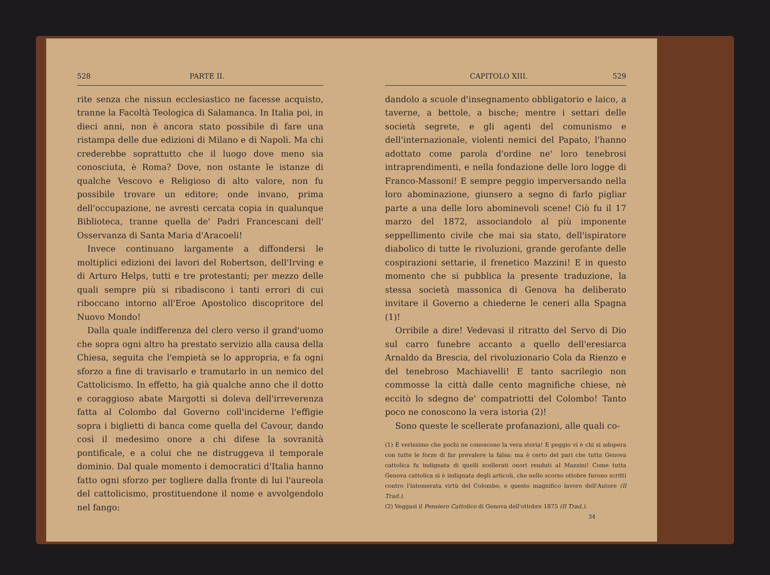528 PARTE II.
rite senza che nissun ecclesiastico ne facesse acquisto, tranne la Facoltà Teologica di Salamanca. In Italia poi, in dieci anni, non è ancora stato possibile di fare una ristampa delle due edizioni di Milano e di Napoli. Ma chi crederebbe soprattutto che il luogo dove meno sia conosciuta, è Roma? Dove, non ostante le istanze di qualche Vescovo e Religioso di alto valore, non fu possibile trovare un editore; onde invano, prima dell'occupazione, ne avresti cercata copia in qualunque Biblioteca, tranne quella de' Padri Francescani dell' Osservanza di Santa Maria d'Aracoeli!
Invece continuano largamente a diffondersi le moltiplici edizioni dei lavori del Robertson, dell'Irving e di Arturo Helps, tutti e tre protestanti; per mezzo delle quali sempre più si ribadiscono i tanti errori di cui riboccano intorno all'Eroe Apostolico discopritore del Nuovo Mondo!
Dalla quale indifferenza del clero verso il grand'uomo che sopra ogni altro ha prestato servizio alla causa della Chiesa, seguita che l'empietà se lo appropria, e fa ogni sforzo a fine di travisarlo e tramutarlo in un nemico del Cattolicismo. In effetto, ha già qualche anno che il dotto e coraggioso abate Margotti si doleva dell'irreverenza fatta al Colombo dal Governo coll'inciderne l'effigie sopra i biglietti di banca come quella del Cavour, dando così il medesimo onore a chi difese la sovranità pontificale, e a colui che ne distruggeva il temporale dominio. Dal quale momento i democratici d'Italia hanno fatto ogni sforzo per togliere dalla fronte di lui l'aureola del cattolicismo, prostituendone il nome e avvolgendolo nel fango:
CAPITOLO XIII. 529
dandolo a scuole d'insegnamento obbligatorio e laico, a taverne, a bettole, a bische; mentre i settari delle società segrete, e gli agenti del comunismo e dell'internazionale, violenti nemici del Papato, l'hanno adottato come parola d'ordine ne' loro tenebrosi intraprendimenti, e nella fondazione delle loro logge di Franco-Massoni! E sempre peggio imperversando nella loro abominazione, giunsero a segno di farlo pigliar parte a una delle loro abominevoli scene! Ciò fu il 17 marzo del 1872, associandolo al più imponente seppellimento civile che mai sia stato, dell'ispiratore diabolico di tutte le rivoluzioni, grande gerofante delle cospirazioni settarie, il frenetico Mazzini! E in questo momento che si pubblica la presente traduzione, la stessa società massonica di Genova ha deliberato invitare il Governo a chiederne le ceneri alla Spagna (1)!
Orribile a dire! Vedevasi il ritratto del Servo di Dio sul carro funebre accanto a quello dell'eresiarca Arnaldo da Brescia, del rivoluzionario Cola da Rienzo e del tenebroso Machiavelli! E tanto sacrilegio non commosse la città dalle cento magnifiche chiese, nè eccitò lo sdegno de' compatriotti del Colombo! Tanto poco ne conoscono la vera istoria (2)!
Sono queste le scellerate profanazioni, alle quali co-
(1) È verissimo che pochi ne conoscono la vera storia! E peggio vi è chi si adopera con tutte le forze di far prevalere la falsa: ma è certo del pari che tutta Genova cattolica fu indignata di quelli scellerati onori renduti al Mazzini! Come tutta Genova cattolica si è indignata degli articoli, che nello scorso ottobre furono scritti contro l'intemerata virtù del Colombo, e questo magnifico lavoro dell'Autore (Il Trad.).
(2) Veggasi il Pensiero Cattolico di Genova dell'ottobre 1875 (Il Trad.).
34